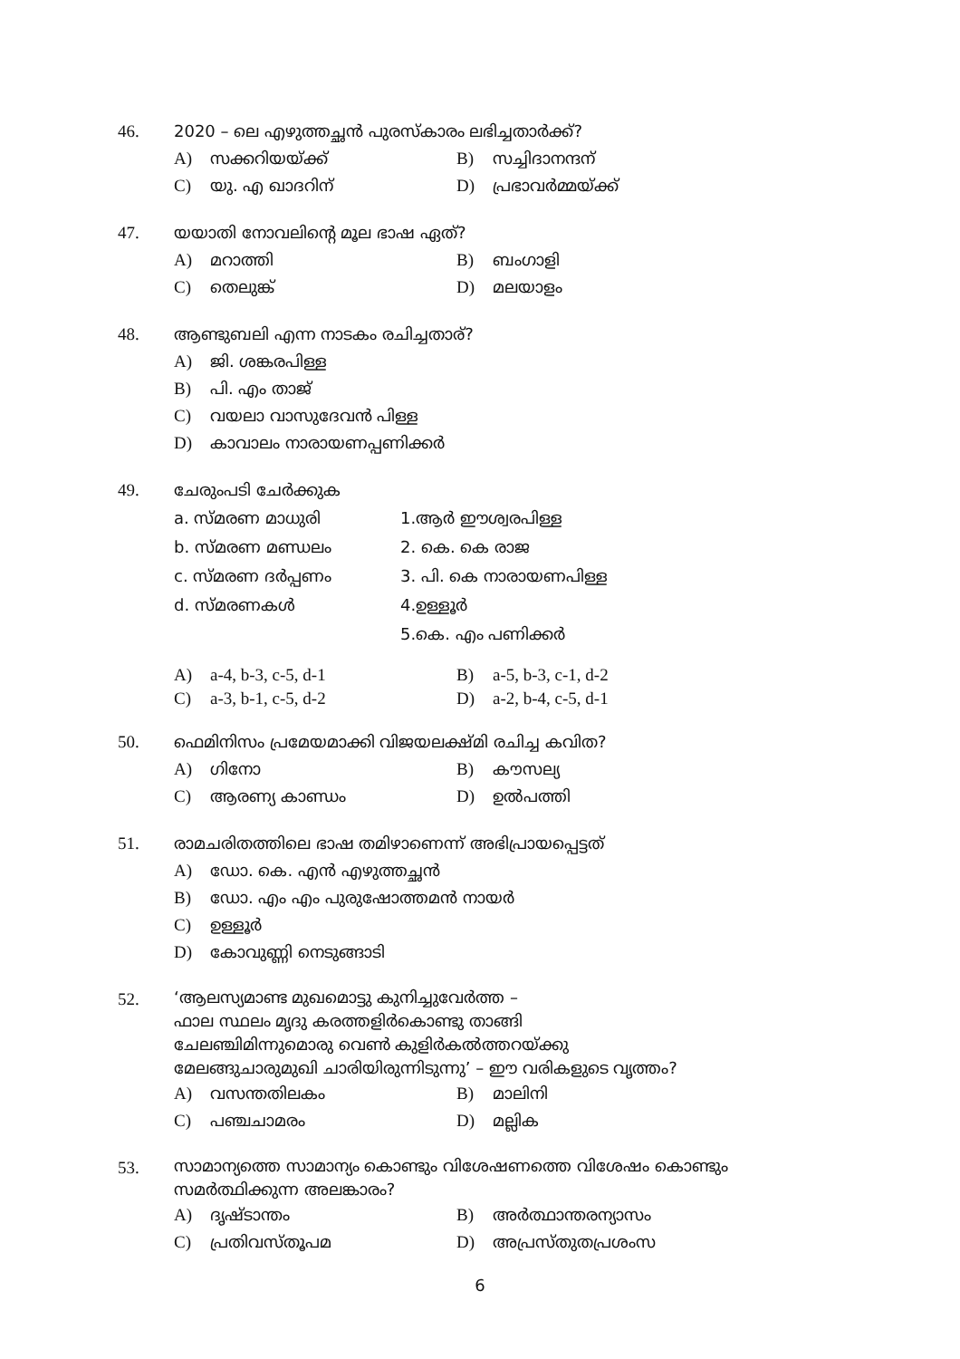46. 2020 – ലെ എഴുത്തച്ഛൻ പുരസ്കാരം ലഭിച്ചതാർക്ക്?
A) സക്കറിയയ്ക്ക് B) സച്ചിദാനന്ദന്
C) യു. എ ഖാദറിന് D) പ്രഭാവർമ്മയ്ക്ക്
47. യയാതി നോവലിന്റെ മൂല ഭാഷ ഏത്?
A) മറാത്തി B) ബംഗാളി
C) തെലുങ്ക് D) മലയാളം
48. ആണ്ടുബലി എന്ന നാടകം രചിച്ചതാര്?
A) ജി. ശങ്കരപിള്ള
B) പി. എം താജ്
C) വയലാ വാസുദേവൻ പിള്ള
D) കാവാലം നാരായണപ്പണിക്കർ
49. ചേരുംപടി ചേർക്കുക
a. സ്മരണ മാധുരി 1.ആർ ഈശ്വരപിള്ള
b. സ്മരണ മണ്ഡലം 2. കെ. കെ രാജ
c. സ്മരണ ദർപ്പണം 3. പി. കെ നാരായണപിള്ള
d. സ്മരണകൾ 4.ഉള്ളൂർ
5.കെ. എം പണിക്കർ
A) a-4, b-3, c-5, d-1 B) a-5, b-3, c-1, d-2
C) a-3, b-1, c-5, d-2 D) a-2, b-4, c-5, d-1
50. ഫെമിനിസം പ്രമേയമാക്കി വിജയലക്ഷ്മി രചിച്ച കവിത?
A) ഗിനോ B) കൗസല്യ
C) ആരണ്യ കാണ്ഡം D) ഉൽപത്തി
51. രാമചരിതത്തിലെ ഭാഷ തമിഴാണെന്ന് അഭിപ്രായപ്പെട്ടത്
A) ഡോ. കെ. എൻ എഴുത്തച്ഛൻ
B) ഡോ. എം എം പുരുഷോത്തമൻ നായർ
C) ഉള്ളൂർ
D) കോവുണ്ണി നെടുങ്ങാടി
52.
‘ആലസ്യമാണ്ട മുഖമൊട്ടു കുനിച്ചുവേർത്ത –
ഫാല സ്ഥലം മൃദു കരത്തളിർകൊണ്ടു താങ്ങി
ചേലഞ്ചിമിന്നുമൊരു വെൺ കുളിർകൽത്തറയ്ക്കു
മേലങ്ങുചാരുമുഖി ചാരിയിരുന്നിടുന്നു’ – ഈ വരികളുടെ വൃത്തം?
A) വസന്തതിലകം B) മാലിനി
C) പഞ്ചചാമരം D) മല്ലിക
53.
സാമാന്യത്തെ സാമാന്യം കൊണ്ടും വിശേഷണത്തെ വിശേഷം കൊണ്ടും
സമർത്ഥിക്കുന്ന അലങ്കാരം?
A) ദൃഷ്ടാന്തം B) അർത്ഥാന്തരന്യാസം
C) പ്രതിവസ്തൂപമ D) അപ്രസ്തുതപ്രശംസ
6